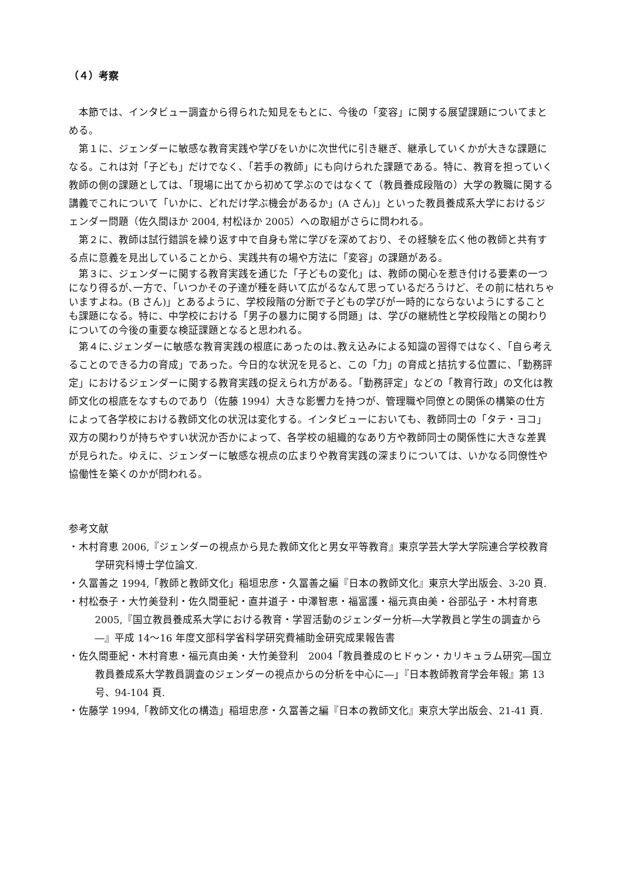（４）考察
本節では、インタビュー調査から得られた知見をもとに、今後の「変容」に関する展望課題についてまとめる。
第１に、ジェンダーに敏感な教育実践や学びをいかに次世代に引き継ぎ、継承していくかが大きな課題になる。これは対「子ども」だけでなく、「若手の教師」にも向けられた課題である。特に、教育を担っていく教師の側の課題としては、「現場に出てから初めて学ぶのではなくて（教員養成段階の）大学の教職に関する講義でこれについて「いかに、どれだけ学ぶ機会があるか」(A さん)」といった教員養成系大学におけるジェンダー問題（佐久間ほか 2004, 村松ほか 2005）への取組がさらに問われる。
第２に、教師は試行錯誤を繰り返す中で自身も常に学びを深めており、その経験を広く他の教師と共有する点に意義を見出していることから、実践共有の場や方法に「変容」の課題がある。
第３に、ジェンダーに関する教育実践を通じた「子どもの変化」は、教師の関心を惹き付ける要素の一つになり得るが､一方で､「いつかその子達が種を蒔いて広がるなんて思っているだろうけど、その前に枯れちゃいますよね。(B さん)」とあるように、学校段階の分断で子どもの学びが一時的にならないようにすることも課題になる。特に、中学校における「男子の暴力に関する問題」は、学びの継続性と学校段階との関わりについての今後の重要な検証課題となると思われる。
第４に､ジェンダーに敏感な教育実践の根底にあったのは､教え込みによる知識の習得ではなく、「自ら考えることのできる力の育成」であった。今日的な状況を見ると、この「力」の育成と拮抗する位置に、「勤務評定」におけるジェンダーに関する教育実践の捉えられ方がある。「勤務評定」などの「教育行政」の文化は教師文化の根底をなすものであり（佐藤 1994）大きな影響力を持つが、管理職や同僚との関係の構築の仕方によって各学校における教師文化の状況は変化する。インタビューにおいても、教師同士の「タテ・ヨコ」双方の関わりが持ちやすい状況か否かによって、各学校の組織的なあり方や教師同士の関係性に大きな差異が見られた。ゆえに、ジェンダーに敏感な視点の広まりや教育実践の深まりについては、いかなる同僚性や協働性を築くのかが問われる。
参考文献
・木村育恵 2006,『ジェンダーの視点から見た教師文化と男女平等教育』東京学芸大学大学院連合学校教育学研究科博士学位論文.
・久冨善之 1994,「教師と教師文化」稲垣忠彦・久冨善之編『日本の教師文化』東京大学出版会、3-20 頁.
・村松泰子・大竹美登利・佐久間亜紀・直井道子・中澤智恵・福富護・福元真由美・谷部弘子・木村育恵 2005,『国立教員養成系大学における教育・学習活動のジェンダー分析―大学教員と学生の調査から―』平成 14～16 年度文部科学省科学研究費補助金研究成果報告書
・佐久間亜紀・木村育恵・福元真由美・大竹美登利　2004「教員養成のヒドゥン・カリキュラム研究―国立教員養成系大学教員調査のジェンダーの視点からの分析を中心に―」『日本教師教育学会年報』第 13 号、94-104 頁.
・佐藤学 1994,「教師文化の構造」稲垣忠彦・久冨善之編『日本の教師文化』東京大学出版会、21-41 頁.